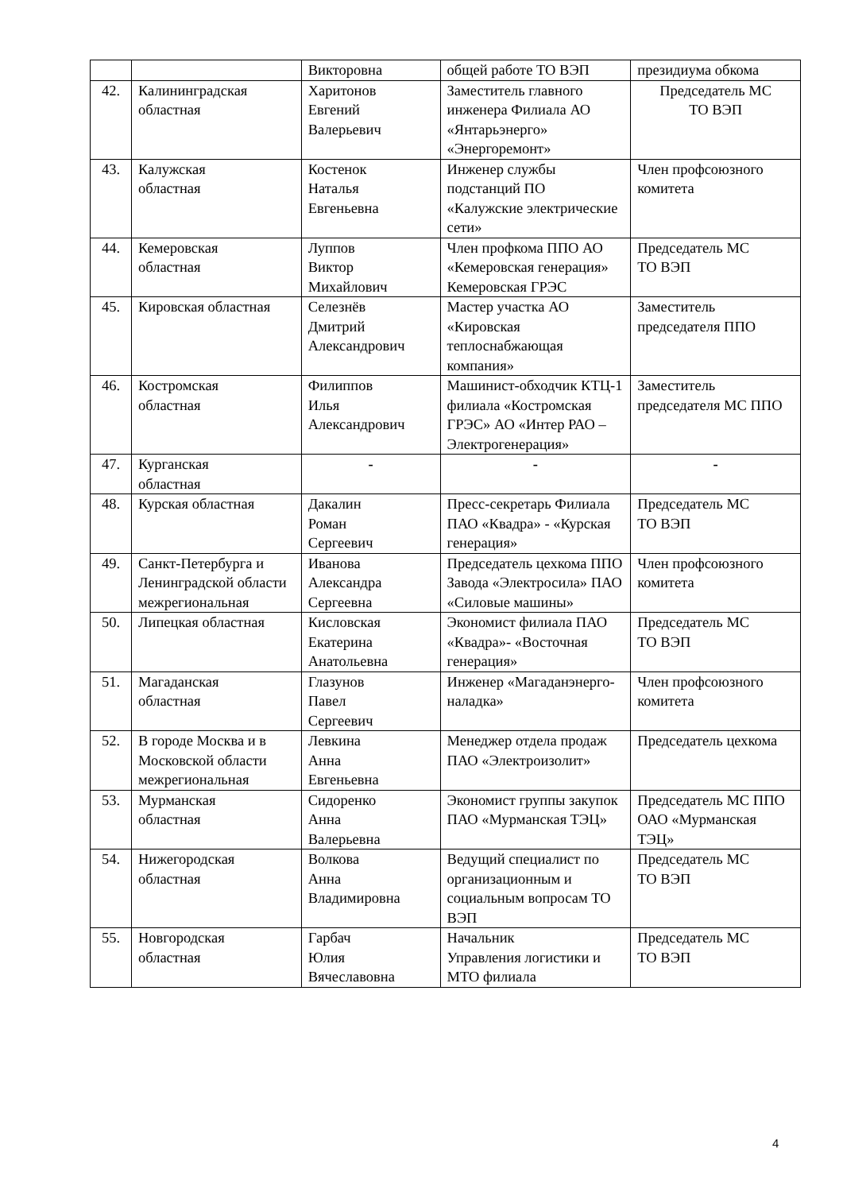| | | Викторовна | общей работе ТО ВЭП | президиума обкома |
| 42. | Калининградская областная | Харитонов Евгений Валерьевич | Заместитель главного инженера Филиала АО «Янтарьэнерго» «Энергоремонт» | Председатель МС ТО ВЭП |
| 43. | Калужская областная | Костенок Наталья Евгеньевна | Инженер службы подстанций ПО «Калужские электрические сети» | Член профсоюзного комитета |
| 44. | Кемеровская областная | Луппов Виктор Михайлович | Член профкома ППО АО «Кемеровская генерация» Кемеровская ГРЭС | Председатель МС ТО ВЭП |
| 45. | Кировская областная | Селезнёв Дмитрий Александрович | Мастер участка АО «Кировская теплоснабжающая компания» | Заместитель председателя ППО |
| 46. | Костромская областная | Филиппов Илья Александрович | Машинист-обходчик КТЦ-1 филиала «Костромская ГРЭС» АО «Интер РАО – Электрогенерация» | Заместитель председателя МС ППО |
| 47. | Курганская областная | - | - | - |
| 48. | Курская областная | Дакалин Роман Сергеевич | Пресс-секретарь Филиала ПАО «Квадра» - «Курская генерация» | Председатель МС ТО ВЭП |
| 49. | Санкт-Петербурга и Ленинградской области межрегиональная | Иванова Александра Сергеевна | Председатель цехкома ППО Завода «Электросила» ПАО «Силовые машины» | Член профсоюзного комитета |
| 50. | Липецкая областная | Кисловская Екатерина Анатольевна | Экономист филиала ПАО «Квадра»- «Восточная генерация» | Председатель МС ТО ВЭП |
| 51. | Магаданская областная | Глазунов Павел Сергеевич | Инженер «Магаданэнерго-наладка» | Член профсоюзного комитета |
| 52. | В городе Москва и в Московской области межрегиональная | Левкина Анна Евгеньевна | Менеджер отдела продаж ПАО «Электроизолит» | Председатель цехкома |
| 53. | Мурманская областная | Сидоренко Анна Валерьевна | Экономист группы закупок ПАО «Мурманская ТЭЦ» | Председатель МС ППО ОАО «Мурманская ТЭЦ» |
| 54. | Нижегородская областная | Волкова Анна Владимировна | Ведущий специалист по организационным и социальным вопросам ТО ВЭП | Председатель МС ТО ВЭП |
| 55. | Новгородская областная | Гарбач Юлия Вячеславовна | Начальник Управления логистики и МТО филиала | Председатель МС ТО ВЭП |
4